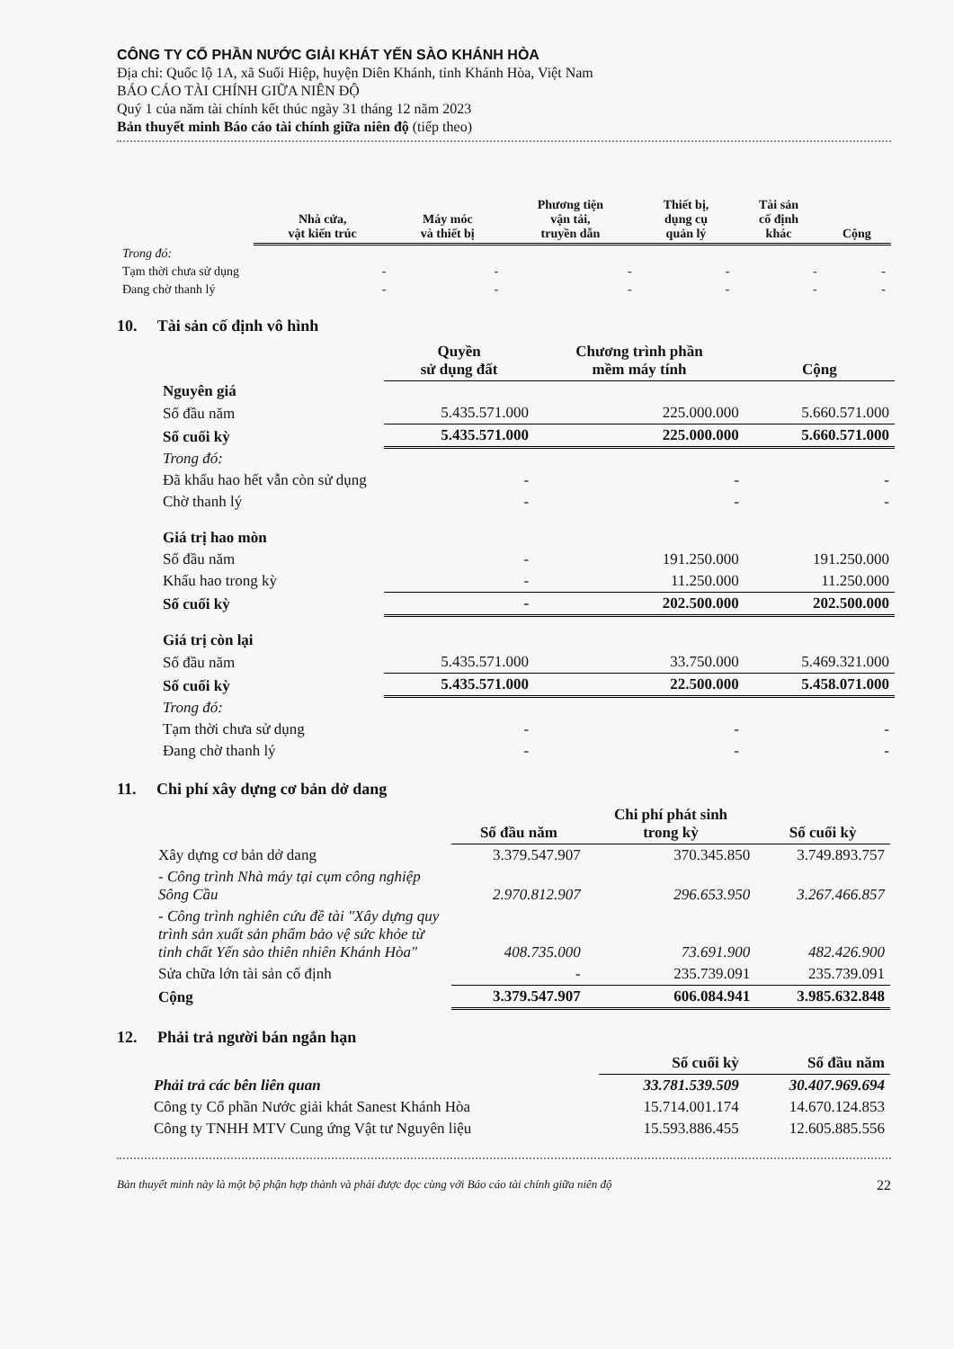CÔNG TY CỔ PHẦN NƯỚC GIẢI KHÁT YẾN SÀO KHÁNH HÒA
Địa chỉ: Quốc lộ 1A, xã Suối Hiệp, huyện Diên Khánh, tỉnh Khánh Hòa, Việt Nam
BÁO CÁO TÀI CHÍNH GIỮA NIÊN ĐỘ
Quý 1 của năm tài chính kết thúc ngày 31 tháng 12 năm 2023
Bản thuyết minh Báo cáo tài chính giữa niên độ (tiếp theo)
| | Nhà cửa, vật kiến trúc | Máy móc và thiết bị | Phương tiện vận tải, truyền dẫn | Thiết bị, dụng cụ quản lý | Tài sản cố định khác | Cộng |
| --- | --- | --- | --- | --- | --- | --- |
| Trong đó: | | | | | | |
| Tạm thời chưa sử dụng | - | - | - | - | - | - |
| Đang chờ thanh lý | - | - | - | - | - | - |
10. Tài sản cố định vô hình
| | Quyền sử dụng đất | Chương trình phần mềm máy tính | Cộng |
| --- | --- | --- | --- |
| Nguyên giá | | | |
| Số đầu năm | 5.435.571.000 | 225.000.000 | 5.660.571.000 |
| Số cuối kỳ | 5.435.571.000 | 225.000.000 | 5.660.571.000 |
| Trong đó: | | | |
| Đã khấu hao hết vẫn còn sử dụng | - | - | - |
| Chờ thanh lý | - | - | - |
| Giá trị hao mòn | | | |
| Số đầu năm | - | 191.250.000 | 191.250.000 |
| Khấu hao trong kỳ | - | 11.250.000 | 11.250.000 |
| Số cuối kỳ | - | 202.500.000 | 202.500.000 |
| Giá trị còn lại | | | |
| Số đầu năm | 5.435.571.000 | 33.750.000 | 5.469.321.000 |
| Số cuối kỳ | 5.435.571.000 | 22.500.000 | 5.458.071.000 |
| Trong đó: | | | |
| Tạm thời chưa sử dụng | - | - | - |
| Đang chờ thanh lý | - | - | - |
11. Chi phí xây dựng cơ bản dở dang
| | Số đầu năm | Chi phí phát sinh trong kỳ | Số cuối kỳ |
| --- | --- | --- | --- |
| Xây dựng cơ bản dở dang | 3.379.547.907 | 370.345.850 | 3.749.893.757 |
| - Công trình Nhà máy tại cụm công nghiệp Sông Cầu | 2.970.812.907 | 296.653.950 | 3.267.466.857 |
| - Công trình nghiên cứu đề tài "Xây dựng quy trình sản xuất sản phẩm bảo vệ sức khỏe từ tinh chất Yến sào thiên nhiên Khánh Hòa" | 408.735.000 | 73.691.900 | 482.426.900 |
| Sửa chữa lớn tài sản cố định | - | 235.739.091 | 235.739.091 |
| Cộng | 3.379.547.907 | 606.084.941 | 3.985.632.848 |
12. Phải trả người bán ngắn hạn
| | Số cuối kỳ | Số đầu năm |
| --- | --- | --- |
| Phải trả các bên liên quan | 33.781.539.509 | 30.407.969.694 |
| Công ty Cổ phần Nước giải khát Sanest Khánh Hòa | 15.714.001.174 | 14.670.124.853 |
| Công ty TNHH MTV Cung ứng Vật tư Nguyên liệu | 15.593.886.455 | 12.605.885.556 |
Bản thuyết minh này là một bộ phận hợp thành và phải được đọc cùng với Báo cáo tài chính giữa niên độ 22